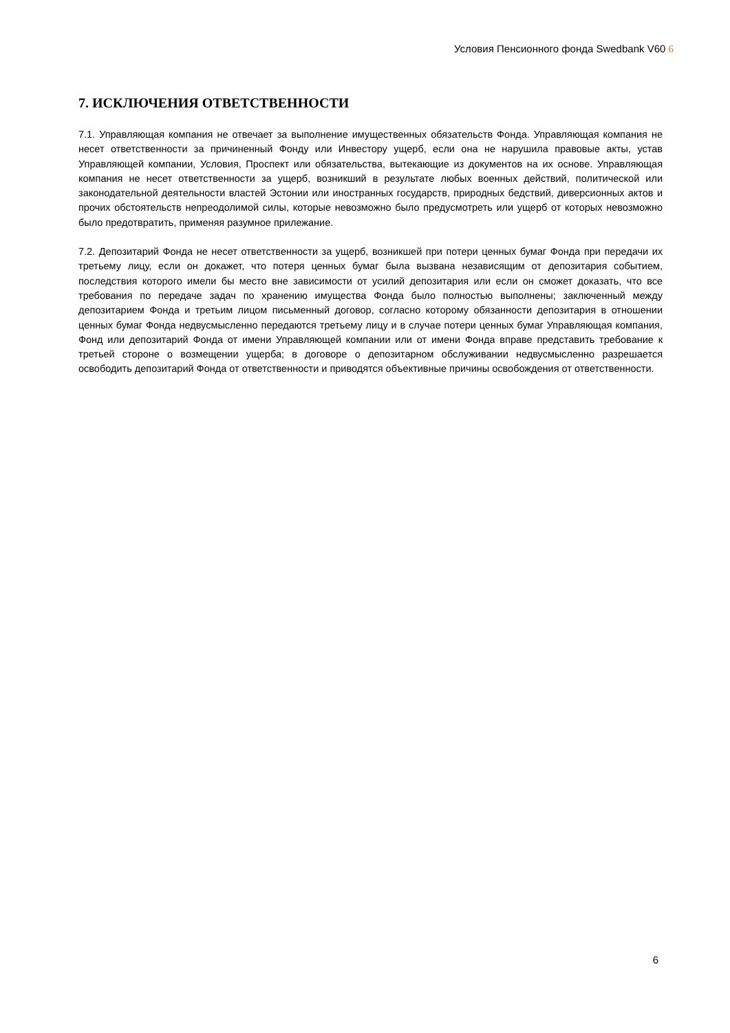Условия Пенсионного фонда Swedbank V60 6
7. ИСКЛЮЧЕНИЯ ОТВЕТСТВЕННОСТИ
7.1. Управляющая компания не отвечает за выполнение имущественных обязательств Фонда. Управляющая компания не несет ответственности за причиненный Фонду или Инвестору ущерб, если она не нарушила правовые акты, устав Управляющей компании, Условия, Проспект или обязательства, вытекающие из документов на их основе. Управляющая компания не несет ответственности за ущерб, возникший в результате любых военных действий, политической или законодательной деятельности властей Эстонии или иностранных государств, природных бедствий, диверсионных актов и прочих обстоятельств непреодолимой силы, которые невозможно было предусмотреть или ущерб от которых невозможно было предотвратить, применяя разумное прилежание.
7.2. Депозитарий Фонда не несет ответственности за ущерб, возникшей при потери ценных бумаг Фонда при передачи их третьему лицу, если он докажет, что потеря ценных бумаг была вызвана независящим от депозитария событием, последствия которого имели бы место вне зависимости от усилий депозитария или если он сможет доказать, что все требования по передаче задач по хранению имущества Фонда было полностью выполнены; заключенный между депозитарием Фонда и третьим лицом письменный договор, согласно которому обязанности депозитария в отношении ценных бумаг Фонда недвусмысленно передаются третьему лицу и в случае потери ценных бумаг Управляющая компания, Фонд или депозитарий Фонда от имени Управляющей компании или от имени Фонда вправе представить требование к третьей стороне о возмещении ущерба; в договоре о депозитарном обслуживании недвусмысленно разрешается освободить депозитарий Фонда от ответственности и приводятся объективные причины освобождения от ответственности.
6